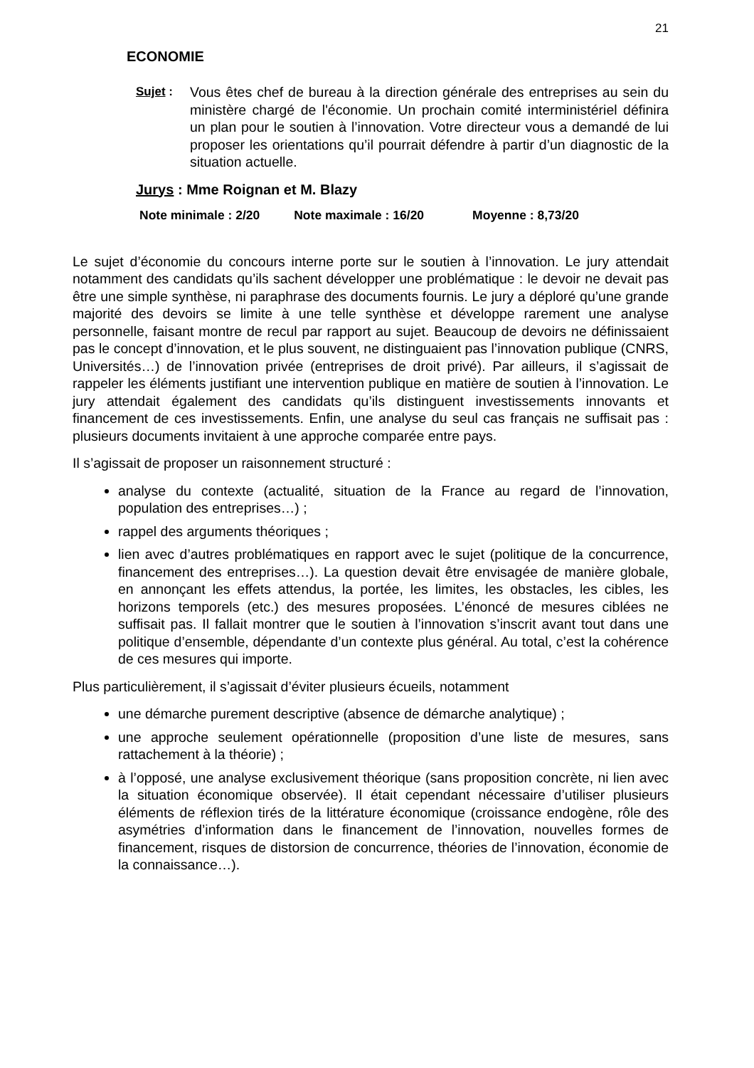21
ECONOMIE
Sujet : Vous êtes chef de bureau à la direction générale des entreprises au sein du ministère chargé de l'économie. Un prochain comité interministériel définira un plan pour le soutien à l’innovation. Votre directeur vous a demandé de lui proposer les orientations qu’il pourrait défendre à partir d’un diagnostic de la situation actuelle.
Jurys : Mme Roignan et M. Blazy
Note minimale : 2/20 Note maximale : 16/20 Moyenne : 8,73/20
Le sujet d’économie du concours interne porte sur le soutien à l’innovation. Le jury attendait notamment des candidats qu’ils sachent développer une problématique : le devoir ne devait pas être une simple synthèse, ni paraphrase des documents fournis. Le jury a déploré qu’une grande majorité des devoirs se limite à une telle synthèse et développe rarement une analyse personnelle, faisant montre de recul par rapport au sujet. Beaucoup de devoirs ne définissaient pas le concept d’innovation, et le plus souvent, ne distinguaient pas l’innovation publique (CNRS, Universités…) de l’innovation privée (entreprises de droit privé). Par ailleurs, il s’agissait de rappeler les éléments justifiant une intervention publique en matière de soutien à l’innovation. Le jury attendait également des candidats qu’ils distinguent investissements innovants et financement de ces investissements. Enfin, une analyse du seul cas français ne suffisait pas : plusieurs documents invitaient à une approche comparée entre pays.
Il s’agissait de proposer un raisonnement structuré :
analyse du contexte (actualité, situation de la France au regard de l’innovation, population des entreprises…) ;
rappel des arguments théoriques ;
lien avec d’autres problématiques en rapport avec le sujet (politique de la concurrence, financement des entreprises…). La question devait être envisagée de manière globale, en annonçant les effets attendus, la portée, les limites, les obstacles, les cibles, les horizons temporels (etc.) des mesures proposées. L’énoncé de mesures ciblées ne suffisait pas. Il fallait montrer que le soutien à l’innovation s’inscrit avant tout dans une politique d’ensemble, dépendante d’un contexte plus général. Au total, c’est la cohérence de ces mesures qui importe.
Plus particulièrement, il s’agissait d’éviter plusieurs écueils, notamment
une démarche purement descriptive (absence de démarche analytique) ;
une approche seulement opérationnelle (proposition d’une liste de mesures, sans rattachement à la théorie) ;
à l’opposé, une analyse exclusivement théorique (sans proposition concrète, ni lien avec la situation économique observée). Il était cependant nécessaire d’utiliser plusieurs éléments de réflexion tirés de la littérature économique (croissance endogène, rôle des asymétries d’information dans le financement de l’innovation, nouvelles formes de financement, risques de distorsion de concurrence, théories de l’innovation, économie de la connaissance…).